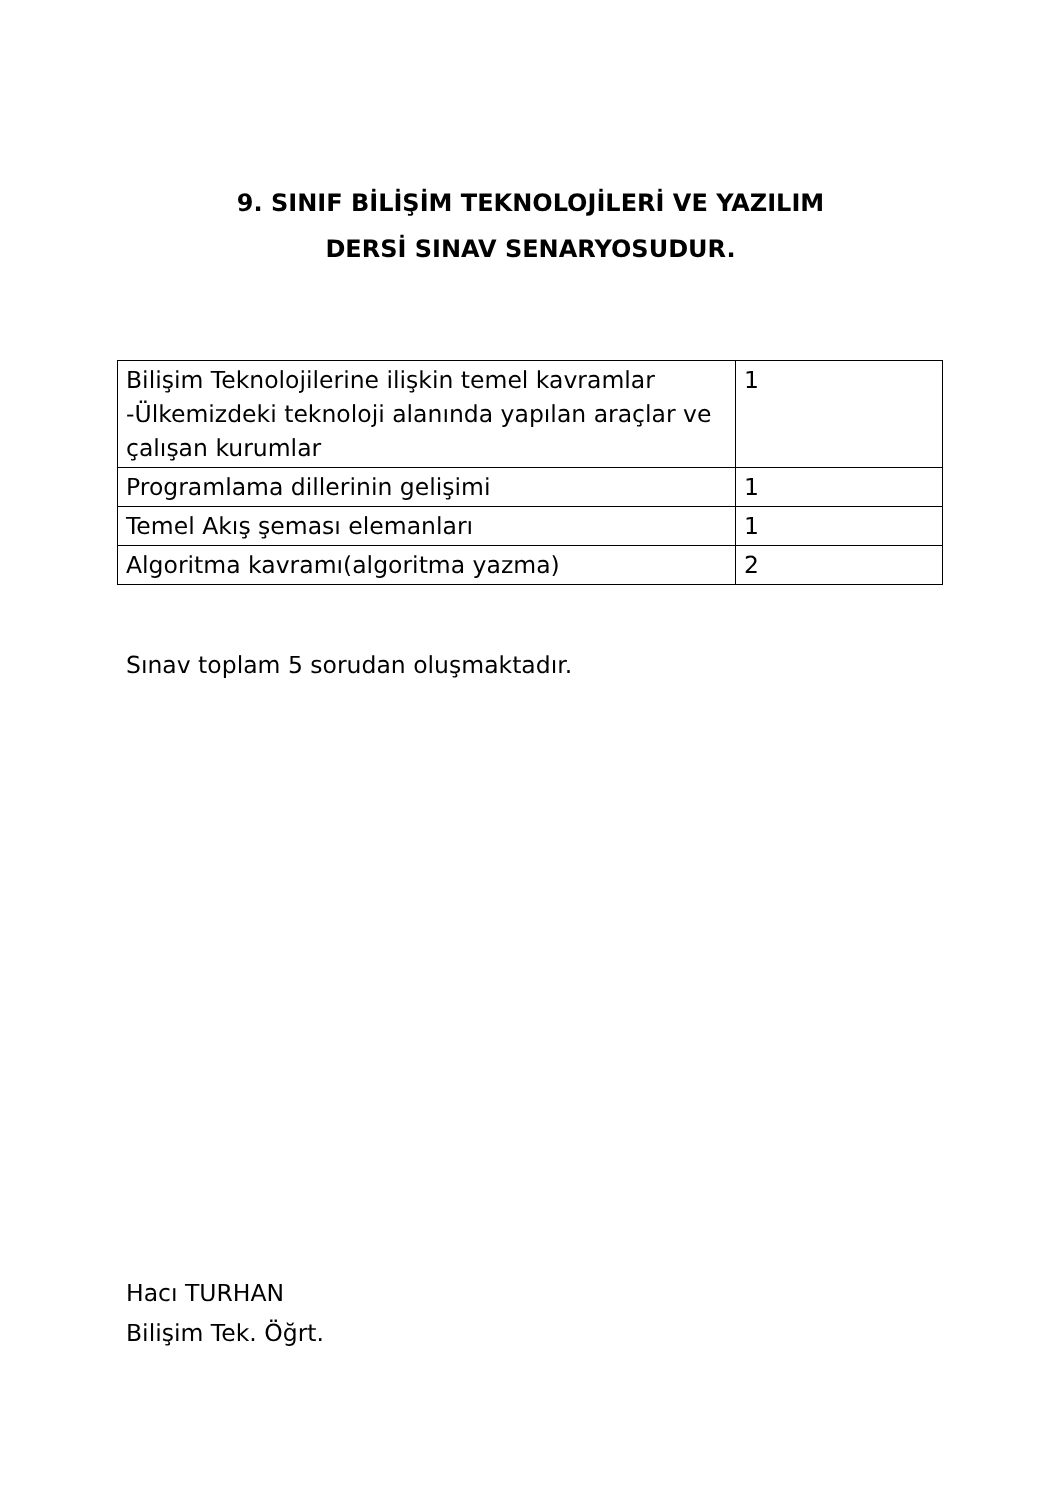9. SINIF BİLİŞİM TEKNOLOJİLERİ VE YAZILIM
DERSİ SINAV SENARYOSUDUR.
| Bilişim Teknolojilerine ilişkin temel kavramlar -Ülkemizdeki teknoloji alanında yapılan araçlar ve çalışan kurumlar | 1 |
| Programlama dillerinin gelişimi | 1 |
| Temel Akış şeması elemanları | 1 |
| Algoritma kavramı(algoritma yazma) | 2 |
Sınav toplam 5 sorudan oluşmaktadır.
Hacı TURHAN
Bilişim Tek. Öğrt.